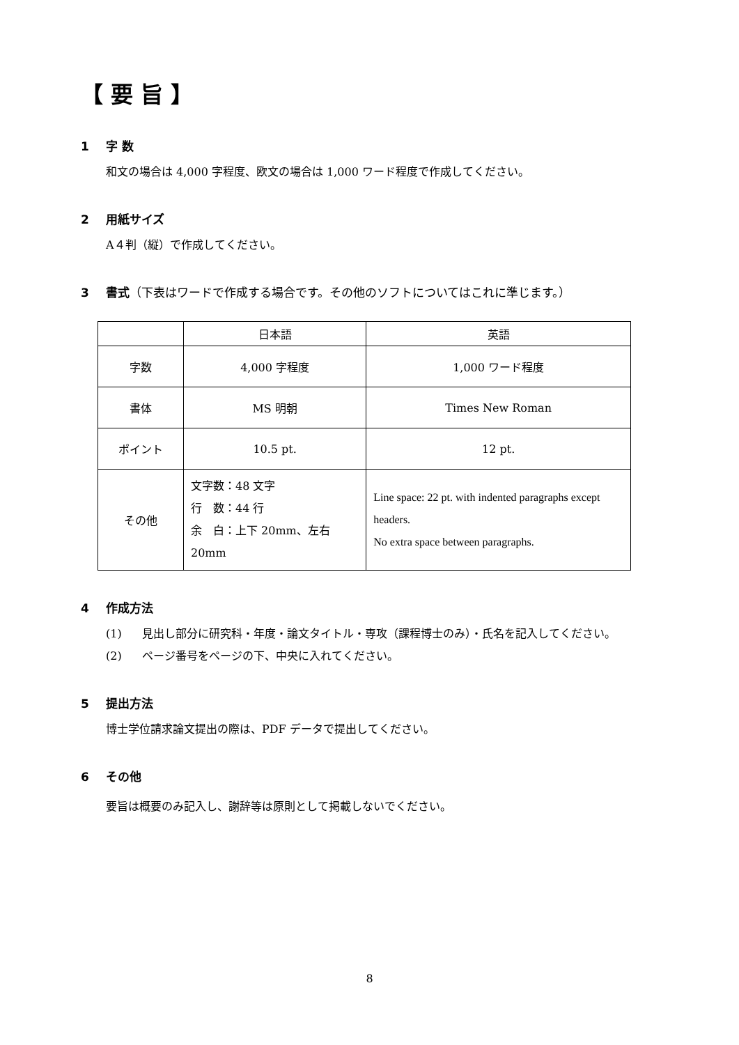【 要 旨 】
1 字 数
和文の場合は 4,000 字程度、欧文の場合は 1,000 ワード程度で作成してください。
2 用紙サイズ
A４判（縦）で作成してください。
3 書式（下表はワードで作成する場合です。その他のソフトについてはこれに準じます。）
| | 日本語 | 英語 |
| 字数 | 4,000 字程度 | 1,000 ワード程度 |
| 書体 | MS 明朝 | Times New Roman |
| ポイント | 10.5 pt. | 12 pt. |
| その他 | 文字数：48 文字 行 数：44 行 余 白：上下 20mm、左右 20mm | Line space: 22 pt. with indented paragraphs except headers. No extra space between paragraphs. |
4 作成方法
(1) 見出し部分に研究科・年度・論文タイトル・専攻（課程博士のみ）・氏名を記入してください。
(2) ページ番号をページの下、中央に入れてください。
5 提出方法
博士学位請求論文提出の際は、PDF データで提出してください。
6 その他
要旨は概要のみ記入し、謝辞等は原則として掲載しないでください。
8